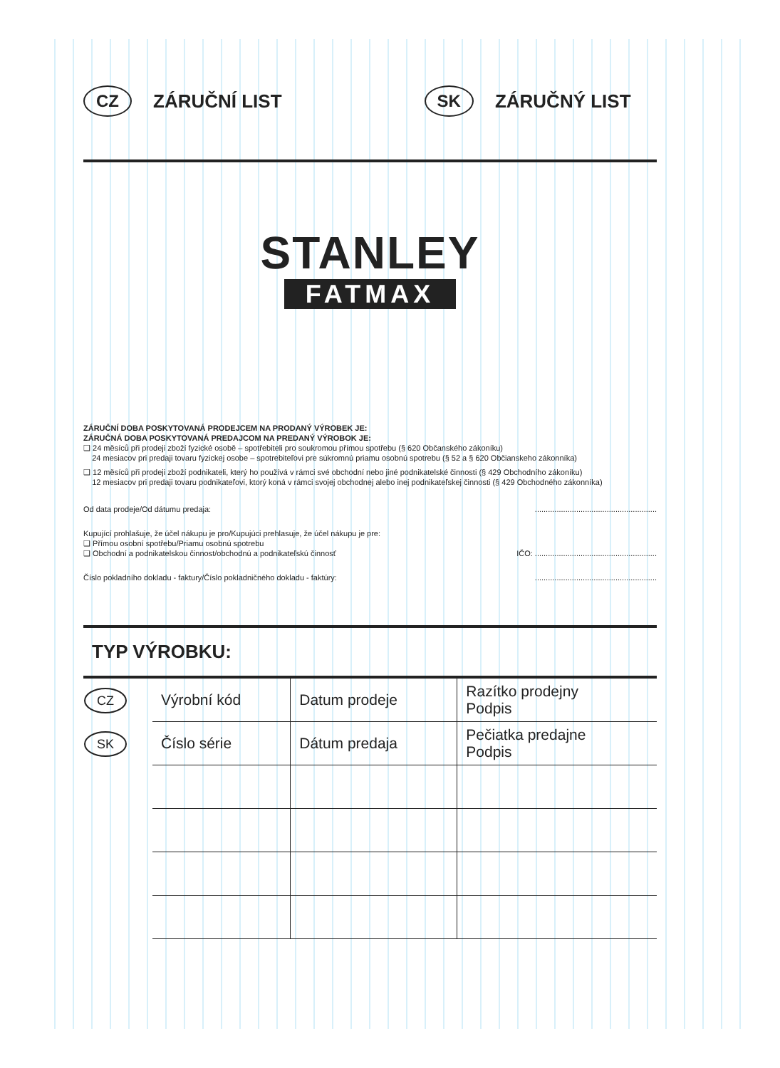CZ ZÁRUČNÍ LIST SK ZÁRUČNÝ LIST
STANLEY
FATMAX
ZÁRUČNÍ DOBA POSKYTOVANÁ PRODEJCEM NA PRODANÝ VÝROBEK JE:
ZÁRUČNÁ DOBA POSKYTOVANÁ PREDAJCOM NA PREDANÝ VÝROBOK JE:
❑ 24 měsíců při prodeji zboží fyzické osobě – spotřebiteli pro soukromou přímou spotřebu (§ 620 Občanského zákoníku)
24 mesiacov pri predaji tovaru fyzickej osobe – spotrebiteľovi pre súkromnú priamu osobnú spotrebu (§ 52 a § 620 Občianskeho zákonníka)
❑ 12 měsíců při prodeji zboží podnikateli, který ho používá v rámci své obchodní nebo jiné podnikatelské činnosti (§ 429 Obchodního zákoníku)
12 mesiacov pri predaji tovaru podnikateľovi, ktorý koná v rámci svojej obchodnej alebo inej podnikateľskej činnosti (§ 429 Obchodného zákonníka)
Od data prodeje/Od dátumu predaja: ........................................................
Kupující prohlašuje, že účel nákupu je pro/Kupujúci prehlasuje, že účel nákupu je pre:
❑ Přímou osobní spotřebu/Priamu osobnú spotrebu
❑ Obchodní a podnikatelskou činnost/obchodnú a podnikateľskú činnosť IČO: ........................................................
Číslo pokladního dokladu - faktury/Číslo pokladničného dokladu - faktúry: ........................................................
TYP VÝROBKU:
| CZ | Výrobní kód | Datum prodeje | Razítko prodejny Podpis |
| SK | Číslo série | Dátum predaja | Pečiatka predajne Podpis |